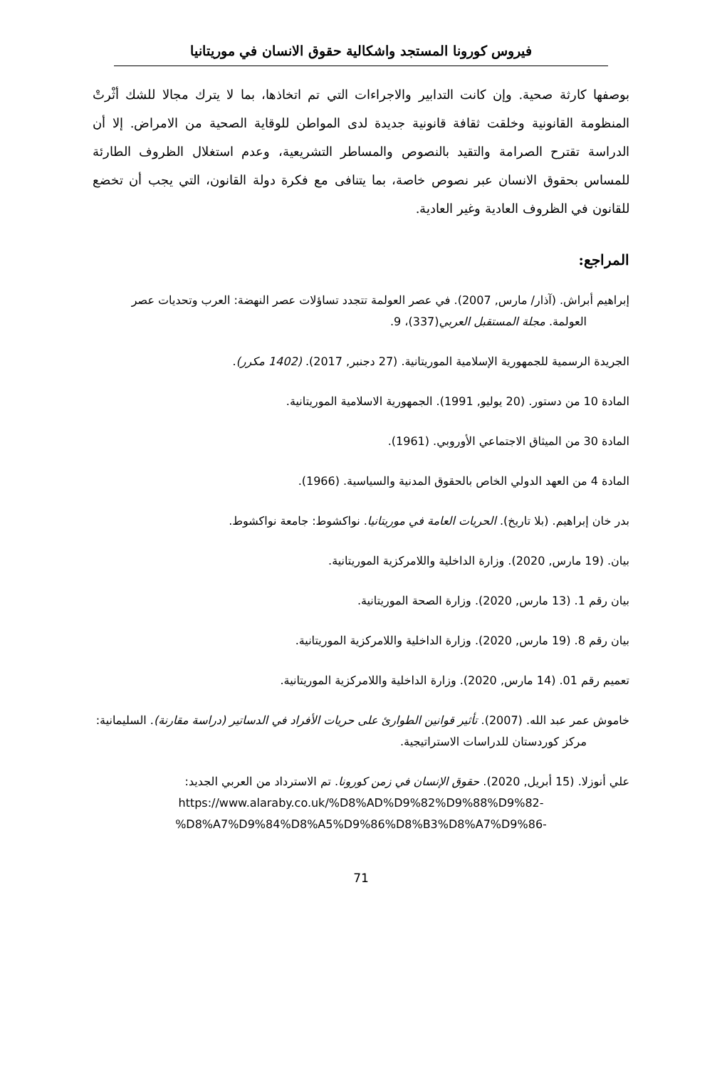فيروس كورونا المستجد واشكالية حقوق الانسان في موريتانيا
بوصفها كارثة صحية. وإن كانت التدابير والاجراءات التي تم اتخاذها، بما لا يترك مجالا للشك أثْرتْ المنظومة القانونية وخلقت ثقافة قانونية جديدة لدى المواطن للوقاية الصحية من الامراض. إلا أن الدراسة تقترح الصرامة والتقيد بالنصوص والمساطر التشريعية، وعدم استغلال الظروف الطارئة للمساس بحقوق الانسان عبر نصوص خاصة، بما يتنافى مع فكرة دولة القانون، التي يجب أن تخضع للقانون في الظروف العادية وغير العادية.
المراجع:
إبراهيم أبراش. (آذار/ مارس, 2007). في عصر العولمة تتجدد تساؤلات عصر النهضة: العرب وتحديات عصر العولمة. مجلة المستقبل العربي(337)، 9.
الجريدة الرسمية للجمهورية الإسلامية الموريتانية. (27 دجنبر, 2017). (1402 مكرر).
المادة 10 من دستور. (20 يوليو, 1991). الجمهورية الاسلامية الموريتانية.
المادة 30 من الميثاق الاجتماعي الأوروبي. (1961).
المادة 4 من العهد الدولي الخاص بالحقوق المدنية والسياسية. (1966).
بدر خان إبراهيم. (بلا تاريخ). الحريات العامة في موريتانيا. نواكشوط: جامعة نواكشوط.
بيان. (19 مارس, 2020). وزارة الداخلية واللامركزية الموريتانية.
بيان رقم 1. (13 مارس, 2020). وزارة الصحة الموريتانية.
بيان رقم 8. (19 مارس, 2020). وزارة الداخلية واللامركزية الموريتانية.
تعميم رقم 01. (14 مارس, 2020). وزارة الداخلية واللامركزية الموريتانية.
خاموش عمر عبد الله. (2007). تأثير قوانين الطوارئ على حريات الأفراد في الدساتير (دراسة مقارنة). السليمانية: مركز كوردستان للدراسات الاستراتيجية.
علي أنوزلا. (15 أبريل, 2020). حقوق الإنسان في زمن كورونا. تم الاسترداد من العربي الجديد:
https://www.alaraby.co.uk/%D8%AD%D9%82%D9%88%D9%82-
%D8%A7%D9%84%D8%A5%D9%86%D8%B3%D8%A7%D9%86-
71